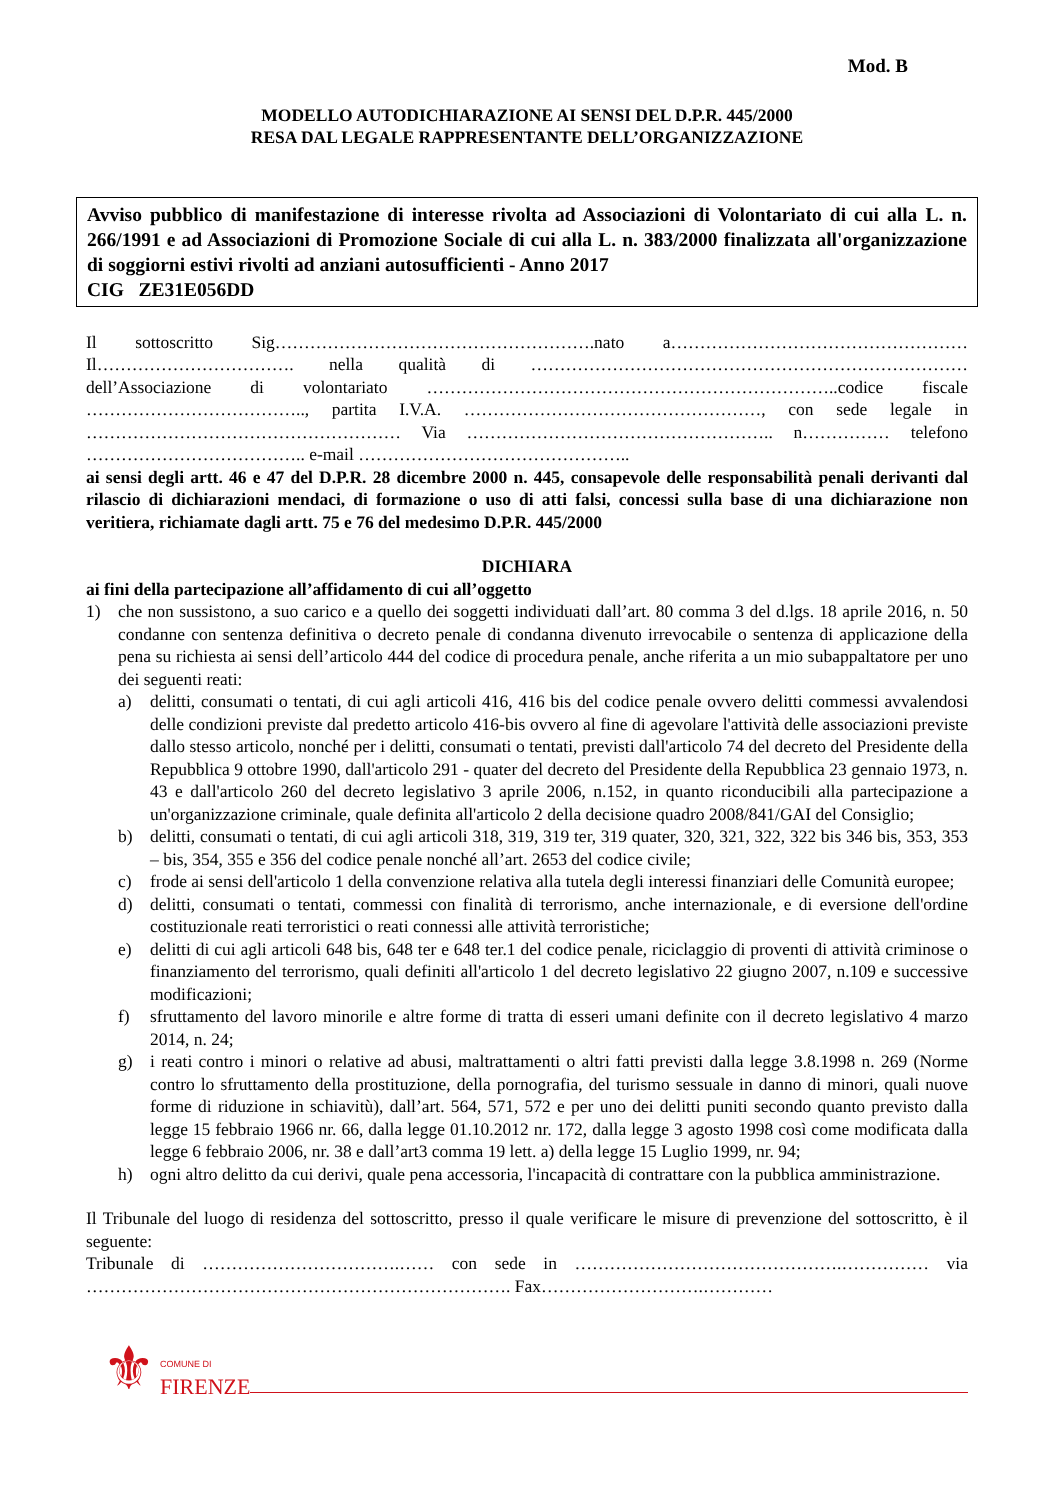Mod. B
MODELLO AUTODICHIARAZIONE AI SENSI DEL D.P.R. 445/2000
RESA DAL LEGALE RAPPRESENTANTE DELL’ORGANIZZAZIONE
Avviso pubblico di manifestazione di interesse rivolta ad Associazioni di Volontariato di cui alla L. n. 266/1991 e ad Associazioni di Promozione Sociale di cui alla L. n. 383/2000 finalizzata all'organizzazione di soggiorni estivi rivolti ad anziani autosufficienti - Anno 2017
CIG ZE31E056DD
Il sottoscritto Sig……………………………………………….nato a…………………………………………… Il……………………………. nella qualità di ………………………………………………………………… dell’Associazione di volontariato ……………………………………………………………..codice fiscale ……………………………….., partita I.V.A. ……………………………………………, con sede legale in ……………………………………………… Via …………………………………………….. n…………… telefono ……………………………….. e-mail ………………………………………..
ai sensi degli artt. 46 e 47 del D.P.R. 28 dicembre 2000 n. 445, consapevole delle responsabilità penali derivanti dal rilascio di dichiarazioni mendaci, di formazione o uso di atti falsi, concessi sulla base di una dichiarazione non veritiera, richiamate dagli artt. 75 e 76 del medesimo D.P.R. 445/2000
DICHIARA
ai fini della partecipazione all’affidamento di cui all’oggetto
1) che non sussistono, a suo carico e a quello dei soggetti individuati dall’art. 80 comma 3 del d.lgs. 18 aprile 2016, n. 50 condanne con sentenza definitiva o decreto penale di condanna divenuto irrevocabile o sentenza di applicazione della pena su richiesta ai sensi dell’articolo 444 del codice di procedura penale, anche riferita a un mio subappaltatore per uno dei seguenti reati:
a) delitti, consumati o tentati, di cui agli articoli 416, 416 bis del codice penale ovvero delitti commessi avvalendosi delle condizioni previste dal predetto articolo 416-bis ovvero al fine di agevolare l'attività delle associazioni previste dallo stesso articolo, nonché per i delitti, consumati o tentati, previsti dall'articolo 74 del decreto del Presidente della Repubblica 9 ottobre 1990, dall'articolo 291 - quater del decreto del Presidente della Repubblica 23 gennaio 1973, n. 43 e dall'articolo 260 del decreto legislativo 3 aprile 2006, n.152, in quanto riconducibili alla partecipazione a un'organizzazione criminale, quale definita all'articolo 2 della decisione quadro 2008/841/GAI del Consiglio;
b) delitti, consumati o tentati, di cui agli articoli 318, 319, 319 ter, 319 quater, 320, 321, 322, 322 bis 346 bis, 353, 353 – bis, 354, 355 e 356 del codice penale nonché all’art. 2653 del codice civile;
c) frode ai sensi dell'articolo 1 della convenzione relativa alla tutela degli interessi finanziari delle Comunità europee;
d) delitti, consumati o tentati, commessi con finalità di terrorismo, anche internazionale, e di eversione dell'ordine costituzionale reati terroristici o reati connessi alle attività terroristiche;
e) delitti di cui agli articoli 648 bis, 648 ter e 648 ter.1 del codice penale, riciclaggio di proventi di attività criminose o finanziamento del terrorismo, quali definiti all'articolo 1 del decreto legislativo 22 giugno 2007, n.109 e successive modificazioni;
f) sfruttamento del lavoro minorile e altre forme di tratta di esseri umani definite con il decreto legislativo 4 marzo 2014, n. 24;
g) i reati contro i minori o relative ad abusi, maltrattamenti o altri fatti previsti dalla legge 3.8.1998 n. 269 (Norme contro lo sfruttamento della prostituzione, della pornografia, del turismo sessuale in danno di minori, quali nuove forme di riduzione in schiavitù), dall’art. 564, 571, 572 e per uno dei delitti puniti secondo quanto previsto dalla legge 15 febbraio 1966 nr. 66, dalla legge 01.10.2012 nr. 172, dalla legge 3 agosto 1998 così come modificata dalla legge 6 febbraio 2006, nr. 38 e dall’art3 comma 19 lett. a) della legge 15 Luglio 1999, nr. 94;
h) ogni altro delitto da cui derivi, quale pena accessoria, l'incapacità di contrattare con la pubblica amministrazione.
Il Tribunale del luogo di residenza del sottoscritto, presso il quale verificare le misure di prevenzione del sottoscritto, è il seguente:
Tribunale di …………………………….…… con sede in ……………………………………….…………… via ………………………………………………………………. Fax……………………….…………
⚜ COMUNE DI
FIRENZE